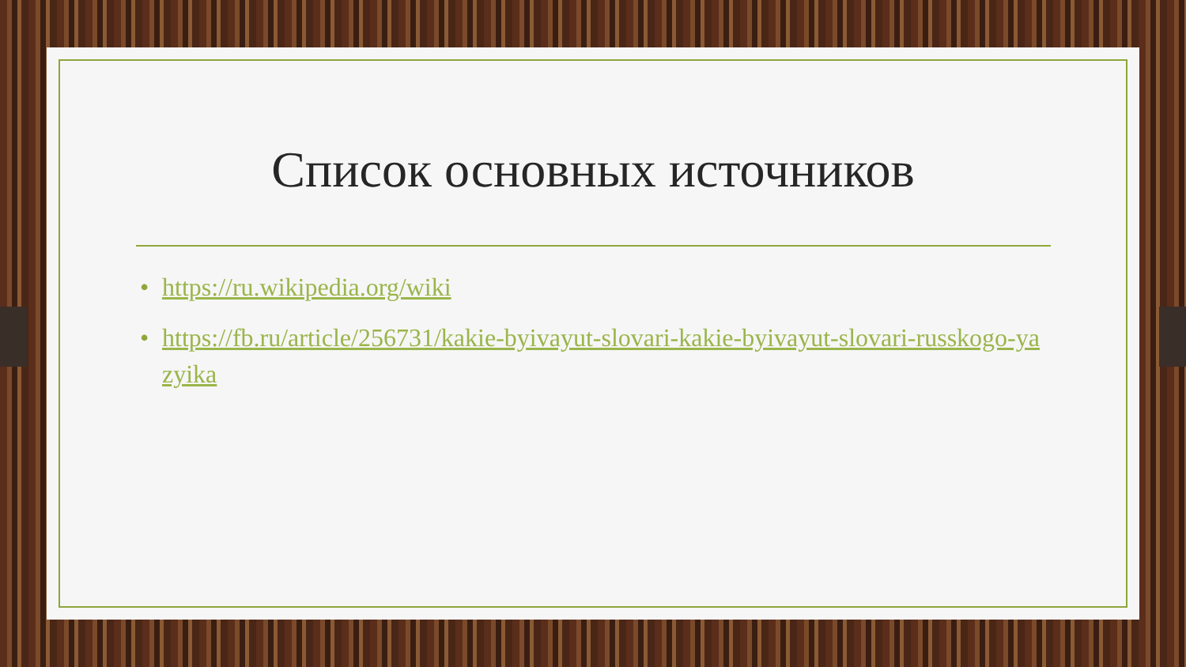Список основных источников
• https://ru.wikipedia.org/wiki
• https://fb.ru/article/256731/kakie-byivayut-slovari-kakie-byivayut-slovari-russkogo-yazyika